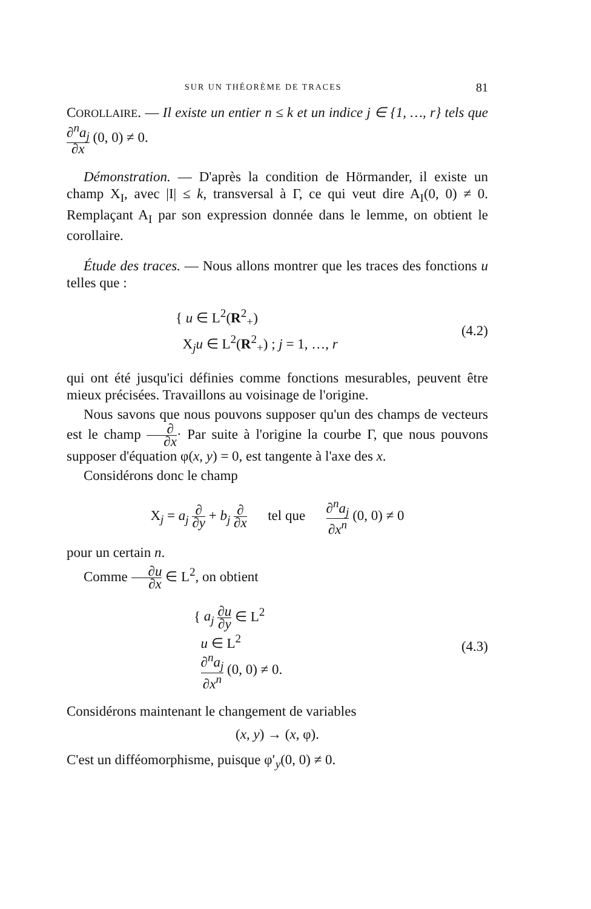SUR UN THÉORÈME DE TRACES 81
COROLLAIRE. — Il existe un entier n ≤ k et un indice j ∈ {1, …, r} tels que ∂<sup>n</sup>a<sub>j</sub> ∂x (0, 0) ≠ 0.
Démonstration. — D'après la condition de Hörmander, il existe un champ X<sub>I</sub>, avec |I| ≤ k, transversal à Γ, ce qui veut dire A<sub>I</sub>(0, 0) ≠ 0. Remplaçant A<sub>I</sub> par son expression donnée dans le lemme, on obtient le corollaire.
Étude des traces. — Nous allons montrer que les traces des fonctions u telles que :
{ u ∈ L<sup>2</sup>(R<sup>2</sup><sub>+</sub>)
X<sub>j</sub>u ∈ L<sup>2</sup>(R<sup>2</sup><sub>+</sub>) ; j = 1, …, r
(4.2)
qui ont été jusqu'ici définies comme fonctions mesurables, peuvent être mieux précisées. Travaillons au voisinage de l'origine.
Nous savons que nous pouvons supposer qu'un des champs de vecteurs est le champ ∂ ∂x· Par suite à l'origine la courbe Γ, que nous pouvons supposer d'équation φ(x, y) = 0, est tangente à l'axe des x.
Considérons donc le champ
X<sub>j</sub> = a<sub>j</sub> ∂ ∂y + b<sub>j</sub> ∂ ∂x tel que ∂<sup>n</sup>a<sub>j</sub> ∂x<sup>n</sup> (0, 0) ≠ 0
pour un certain n.
Comme ∂u ∂x ∈ L<sup>2</sup>, on obtient
{ a<sub>j</sub> ∂u ∂y ∈ L<sup>2</sup>
u ∈ L<sup>2</sup>
∂<sup>n</sup>a<sub>j</sub> ∂x<sup>n</sup> (0, 0) ≠ 0.
(4.3)
Considérons maintenant le changement de variables
(x, y) → (x, φ).
C'est un difféomorphisme, puisque φ′<sub>y</sub>(0, 0) ≠ 0.